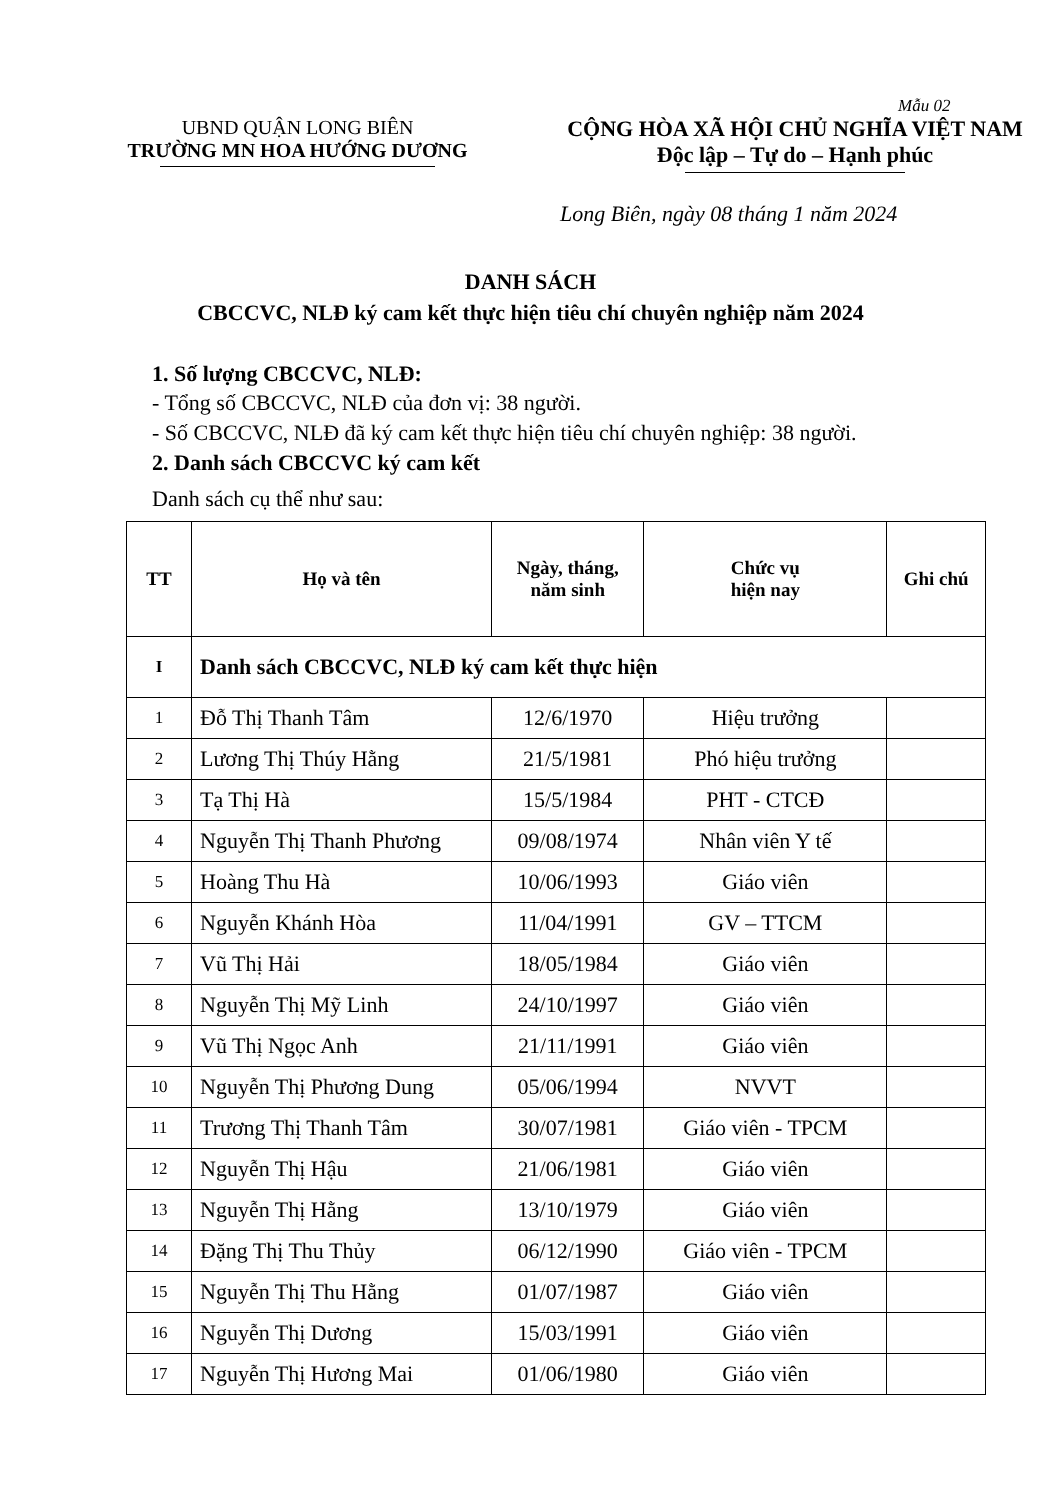Mẫu 02
UBND QUẬN LONG BIÊN
TRƯỜNG MN HOA HƯỚNG DƯƠNG
CỘNG HÒA XÃ HỘI CHỦ NGHĨA VIỆT NAM
Độc lập – Tự do – Hạnh phúc
Long Biên, ngày 08 tháng 1 năm 2024
DANH SÁCH
CBCCVC, NLĐ ký cam kết thực hiện tiêu chí chuyên nghiệp năm 2024
1. Số lượng CBCCVC, NLĐ:
- Tổng số CBCCVC, NLĐ của đơn vị: 38 người.
- Số CBCCVC, NLĐ đã ký cam kết thực hiện tiêu chí chuyên nghiệp: 38 người.
2. Danh sách CBCCVC ký cam kết
Danh sách cụ thể như sau:
| TT | Họ và tên | Ngày, tháng, năm sinh | Chức vụ hiện nay | Ghi chú |
| --- | --- | --- | --- | --- |
| I | Danh sách CBCCVC, NLĐ ký cam kết thực hiện | | | |
| 1 | Đỗ Thị Thanh Tâm | 12/6/1970 | Hiệu trưởng | |
| 2 | Lương Thị Thúy Hằng | 21/5/1981 | Phó hiệu trưởng | |
| 3 | Tạ Thị Hà | 15/5/1984 | PHT - CTCĐ | |
| 4 | Nguyễn Thị Thanh Phương | 09/08/1974 | Nhân viên Y tế | |
| 5 | Hoàng Thu Hà | 10/06/1993 | Giáo viên | |
| 6 | Nguyễn Khánh Hòa | 11/04/1991 | GV – TTCM | |
| 7 | Vũ Thị Hải | 18/05/1984 | Giáo viên | |
| 8 | Nguyễn Thị Mỹ Linh | 24/10/1997 | Giáo viên | |
| 9 | Vũ Thị Ngọc Anh | 21/11/1991 | Giáo viên | |
| 10 | Nguyễn Thị Phương Dung | 05/06/1994 | NVVT | |
| 11 | Trương Thị Thanh Tâm | 30/07/1981 | Giáo viên - TPCM | |
| 12 | Nguyễn Thị Hậu | 21/06/1981 | Giáo viên | |
| 13 | Nguyễn Thị Hằng | 13/10/1979 | Giáo viên | |
| 14 | Đặng Thị Thu Thủy | 06/12/1990 | Giáo viên - TPCM | |
| 15 | Nguyễn Thị Thu Hằng | 01/07/1987 | Giáo viên | |
| 16 | Nguyễn Thị Dương | 15/03/1991 | Giáo viên | |
| 17 | Nguyễn Thị Hương Mai | 01/06/1980 | Giáo viên | |